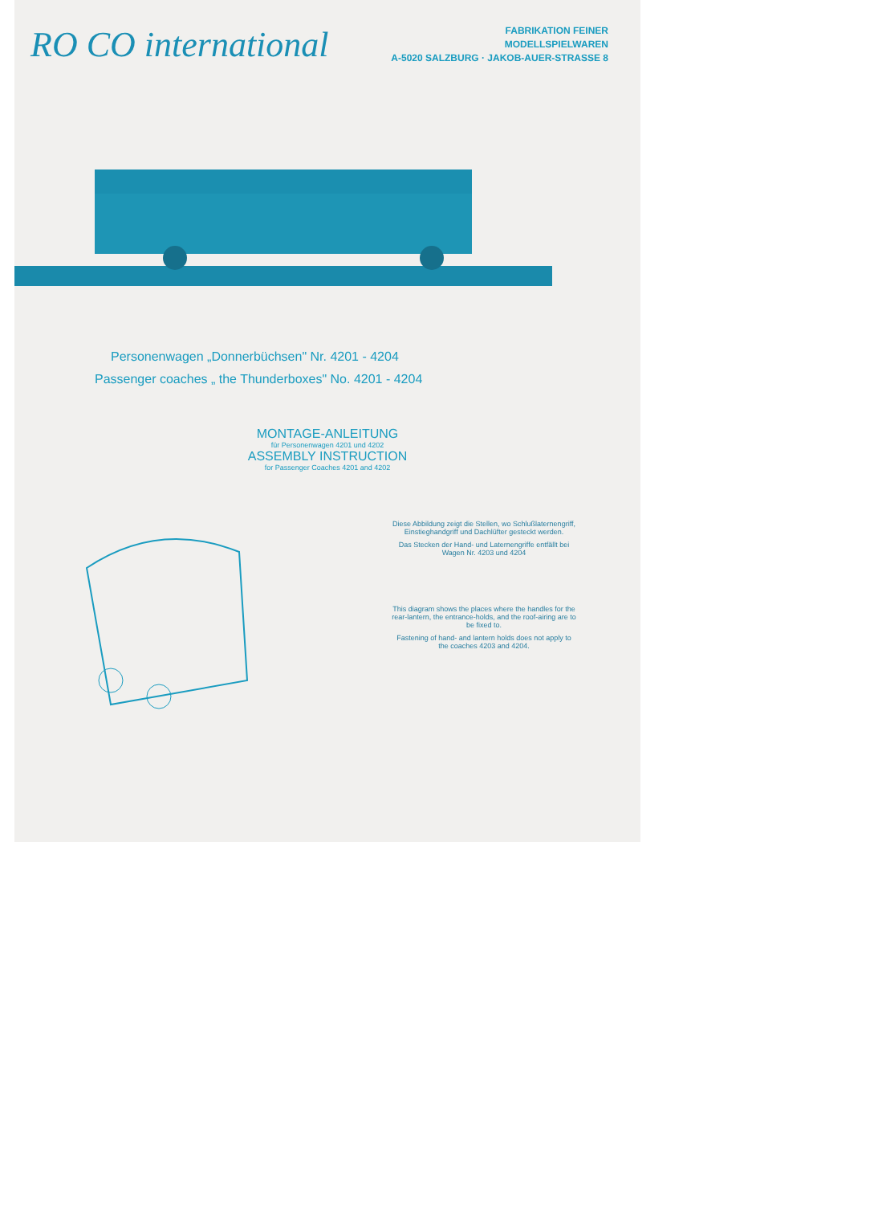RO CO international
FABRIKATION FEINER
MODELLSPIELWAREN
A-5020 SALZBURG · JAKOB-AUER-STRASSE 8
Personenwagen „Donnerbüchsen" Nr. 4201 - 4204
Passenger coaches „ the Thunderboxes" No. 4201 - 4204
MONTAGE-ANLEITUNG
für Personenwagen 4201 und 4202
ASSEMBLY INSTRUCTION
for Passenger Coaches 4201 and 4202
Diese Abbildung zeigt die Stellen, wo Schlußlaternengriff, Einstieghandgriff und Dachlüfter gesteckt werden.
Das Stecken der Hand- und Laternengriffe entfällt bei Wagen Nr. 4203 und 4204
This diagram shows the places where the handles for the rear-lantern, the entrance-holds, and the roof-airing are to be fixed to.
Fastening of hand- and lantern holds does not apply to the coaches 4203 and 4204.